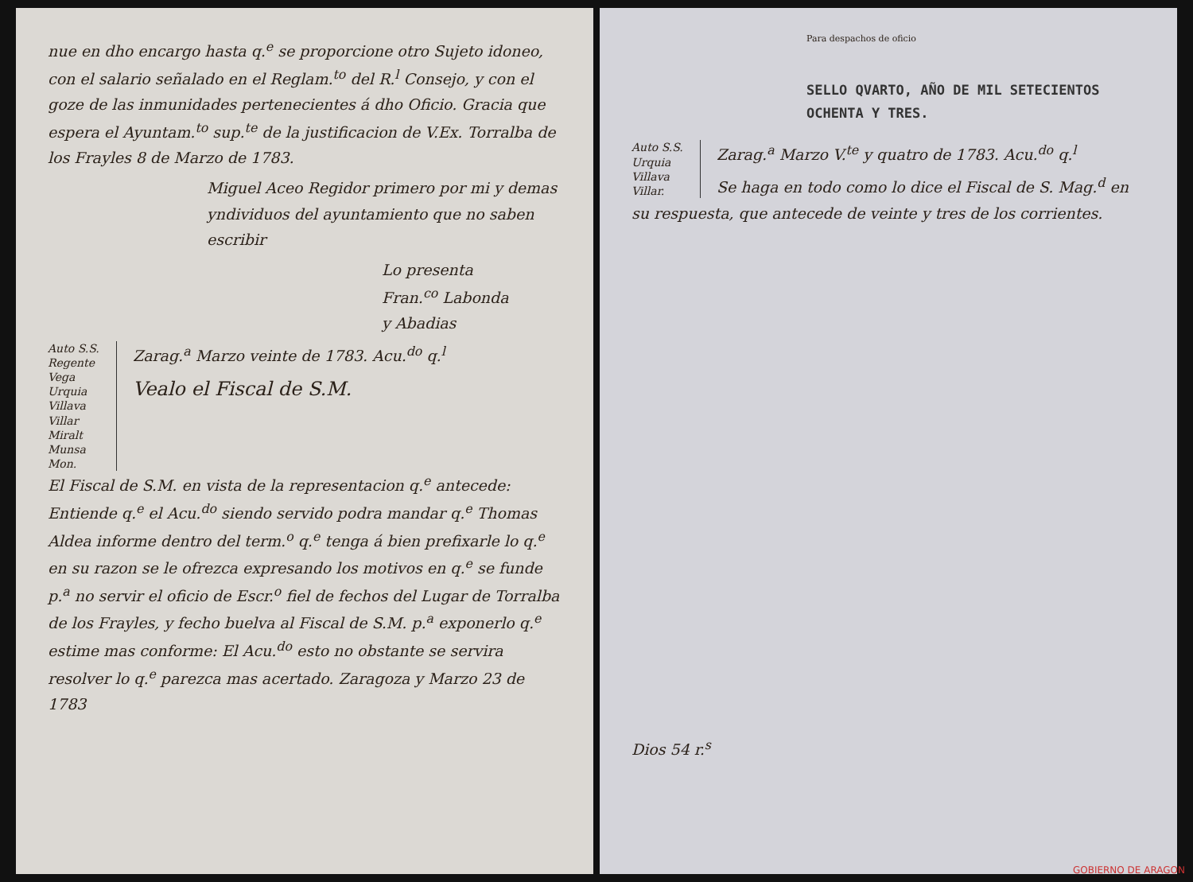nue en dho encargo hasta q.<sup>e</sup> se proporcione otro Sujeto idoneo, con el salario señalado en el Reglam.<sup>to</sup> del R.<sup>l</sup> Consejo, y con el goze de las inmunidades pertenecientes á dho Oficio. Gracia que espera el Ayuntam.<sup>to</sup> sup.<sup>te</sup> de la justificacion de V.Ex. Torralba de los Frayles 8 de Marzo de 1783.
Miguel Aceo Regidor primero por mi y demas yndividuos del ayuntamiento que no saben escribir
Lo presenta
Fran.<sup>co</sup> Labonda
y Abadias
Auto S.S. Regente Vega Urquia Villava Villar Miralt Munsa Mon.
Zarag.<sup>a</sup> Marzo veinte de 1783. Acu.<sup>do</sup> q.<sup>l</sup>
Vealo el Fiscal de S.M.
El Fiscal de S.M. en vista de la representacion q.<sup>e</sup> antecede: Entiende q.<sup>e</sup> el Acu.<sup>do</sup> siendo servido podra mandar q.<sup>e</sup> Thomas Aldea informe dentro del term.<sup>o</sup> q.<sup>e</sup> tenga á bien prefixarle lo q.<sup>e</sup> en su razon se le ofrezca expresando los motivos en q.<sup>e</sup> se funde p.<sup>a</sup> no servir el oficio de Escr.<sup>o</sup> fiel de fechos del Lugar de Torralba de los Frayles, y fecho buelva al Fiscal de S.M. p.<sup>a</sup> exponerlo q.<sup>e</sup> estime mas conforme: El Acu.<sup>do</sup> esto no obstante se servira resolver lo q.<sup>e</sup> parezca mas acertado. Zaragoza y Marzo 23 de 1783
Para despachos de oficio
SELLO QVARTO, AÑO DE MIL SETECIENTOS OCHENTA Y TRES.
Auto S.S. Urquia Villava Villar.
Zarag.<sup>a</sup> Marzo V.<sup>te</sup> y quatro de 1783. Acu.<sup>do</sup> q.<sup>l</sup>
Se haga en todo como lo dice el Fiscal de S. Mag.<sup>d</sup> en su respuesta, que antecede de veinte y tres de los corrientes.
Dios 54 r.<sup>s</sup>
GOBIERNO DE ARAGON